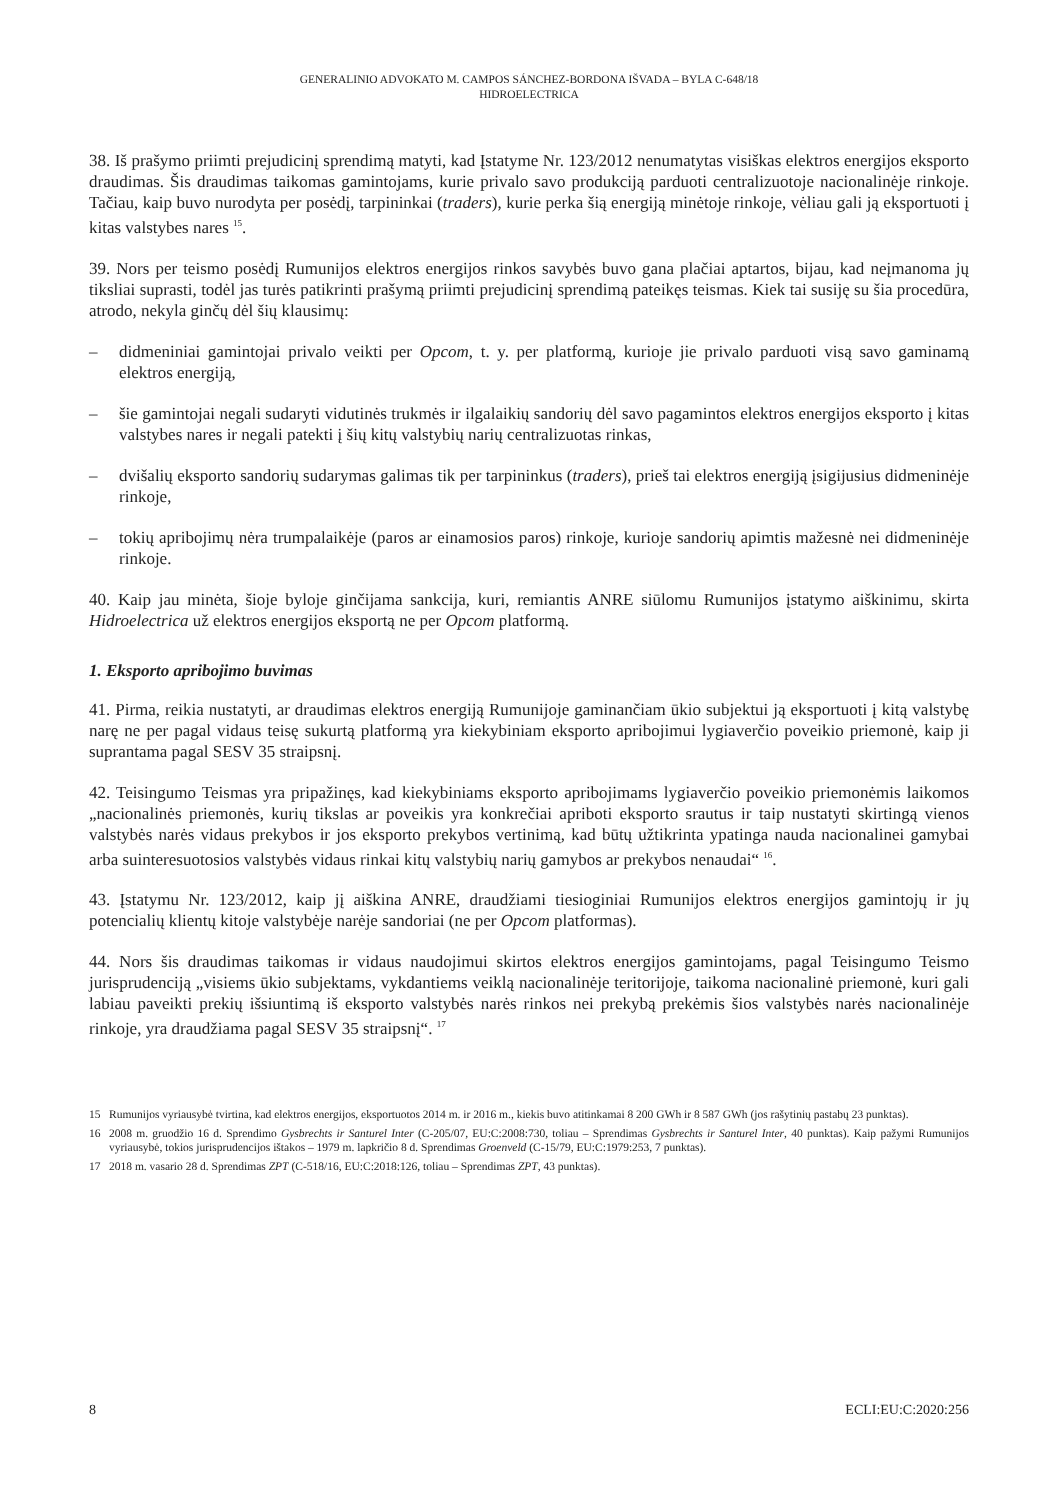GENERALINIO ADVOKATO M. CAMPOS SÁNCHEZ-BORDONA IŠVADA – BYLA C-648/18
HIDROELECTRICA
38. Iš prašymo priimti prejudicinį sprendimą matyti, kad Įstatyme Nr. 123/2012 nenumatytas visiškas elektros energijos eksporto draudimas. Šis draudimas taikomas gamintojams, kurie privalo savo produkciją parduoti centralizuotoje nacionalinėje rinkoje. Tačiau, kaip buvo nurodyta per posėdį, tarpininkai (traders), kurie perka šią energiją minėtoje rinkoje, vėliau gali ją eksportuoti į kitas valstybes nares <sup>15</sup>.
39. Nors per teismo posėdį Rumunijos elektros energijos rinkos savybės buvo gana plačiai aptartos, bijau, kad neįmanoma jų tiksliai suprasti, todėl jas turės patikrinti prašymą priimti prejudicinį sprendimą pateikęs teismas. Kiek tai susiję su šia procedūra, atrodo, nekyla ginčų dėl šių klausimų:
– didmeniniai gamintojai privalo veikti per Opcom, t. y. per platformą, kurioje jie privalo parduoti visą savo gaminamą elektros energiją,
– šie gamintojai negali sudaryti vidutinės trukmės ir ilgalaikių sandorių dėl savo pagamintos elektros energijos eksporto į kitas valstybes nares ir negali patekti į šių kitų valstybių narių centralizuotas rinkas,
– dvišalių eksporto sandorių sudarymas galimas tik per tarpininkus (traders), prieš tai elektros energiją įsigijusius didmeninėje rinkoje,
– tokių apribojimų nėra trumpalaikėje (paros ar einamosios paros) rinkoje, kurioje sandorių apimtis mažesnė nei didmeninėje rinkoje.
40. Kaip jau minėta, šioje byloje ginčijama sankcija, kuri, remiantis ANRE siūlomu Rumunijos įstatymo aiškinimu, skirta Hidroelectrica už elektros energijos eksportą ne per Opcom platformą.
1. Eksporto apribojimo buvimas
41. Pirma, reikia nustatyti, ar draudimas elektros energiją Rumunijoje gaminančiam ūkio subjektui ją eksportuoti į kitą valstybę narę ne per pagal vidaus teisę sukurtą platformą yra kiekybiniam eksporto apribojimui lygiaverčio poveikio priemonė, kaip ji suprantama pagal SESV 35 straipsnį.
42. Teisingumo Teismas yra pripažinęs, kad kiekybiniams eksporto apribojimams lygiaverčio poveikio priemonėmis laikomos „nacionalinės priemonės, kurių tikslas ar poveikis yra konkrečiai apriboti eksporto srautus ir taip nustatyti skirtingą vienos valstybės narės vidaus prekybos ir jos eksporto prekybos vertinimą, kad būtų užtikrinta ypatinga nauda nacionalinei gamybai arba suinteresuotosios valstybės vidaus rinkai kitų valstybių narių gamybos ar prekybos nenaudai“ <sup>16</sup>.
43. Įstatymu Nr. 123/2012, kaip jį aiškina ANRE, draudžiami tiesioginiai Rumunijos elektros energijos gamintojų ir jų potencialių klientų kitoje valstybėje narėje sandoriai (ne per Opcom platformas).
44. Nors šis draudimas taikomas ir vidaus naudojimui skirtos elektros energijos gamintojams, pagal Teisingumo Teismo jurisprudenciją „visiems ūkio subjektams, vykdantiems veiklą nacionalinėje teritorijoje, taikoma nacionalinė priemonė, kuri gali labiau paveikti prekių išsiuntimą iš eksporto valstybės narės rinkos nei prekybą prekėmis šios valstybės narės nacionalinėje rinkoje, yra draudžiama pagal SESV 35 straipsnį“. <sup>17</sup>
15 Rumunijos vyriausybė tvirtina, kad elektros energijos, eksportuotos 2014 m. ir 2016 m., kiekis buvo atitinkamai 8 200 GWh ir 8 587 GWh (jos rašytinių pastabų 23 punktas).
16 2008 m. gruodžio 16 d. Sprendimo Gysbrechts ir Santurel Inter (C-205/07, EU:C:2008:730, toliau – Sprendimas Gysbrechts ir Santurel Inter, 40 punktas). Kaip pažymi Rumunijos vyriausybė, tokios jurisprudencijos ištakos – 1979 m. lapkričio 8 d. Sprendimas Groenveld (C-15/79, EU:C:1979:253, 7 punktas).
17 2018 m. vasario 28 d. Sprendimas ZPT (C-518/16, EU:C:2018:126, toliau – Sprendimas ZPT, 43 punktas).
8 ECLI:EU:C:2020:256